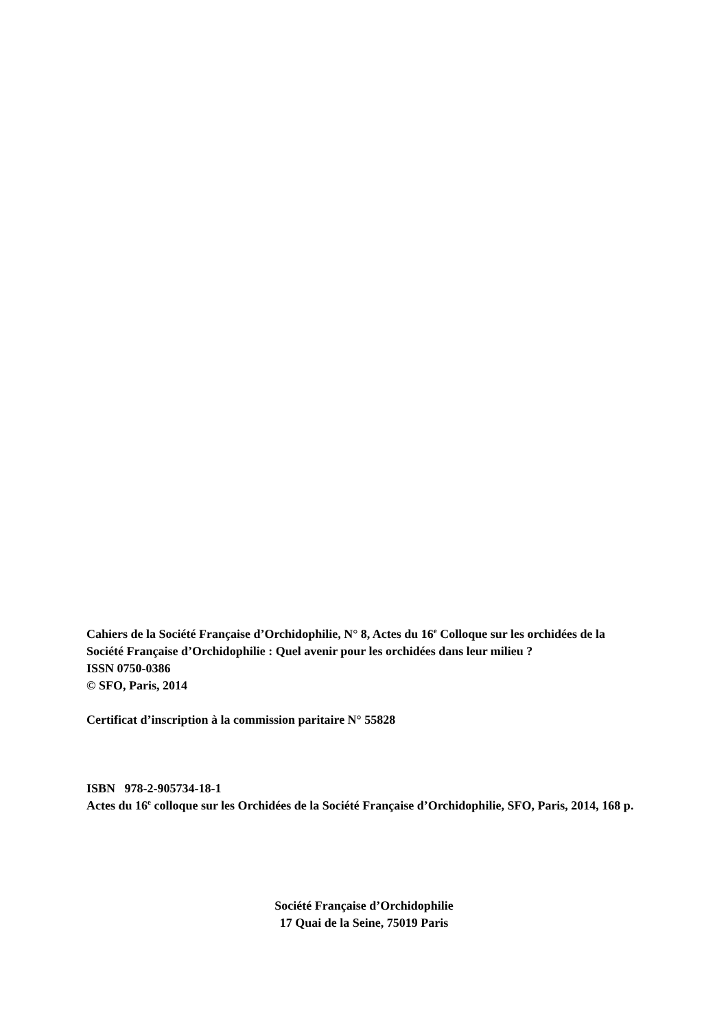Cahiers de la Société Française d’Orchidophilie, N° 8, Actes du 16<sup>e</sup> Colloque sur les orchidées de la Société Française d’Orchidophilie : Quel avenir pour les orchidées dans leur milieu ?
ISSN 0750-0386
© SFO, Paris, 2014
Certificat d’inscription à la commission paritaire N° 55828
ISBN 978-2-905734-18-1
Actes du 16<sup>e</sup> colloque sur les Orchidées de la Société Française d’Orchidophilie, SFO, Paris, 2014, 168 p.
Société Française d’Orchidophilie
17 Quai de la Seine, 75019 Paris